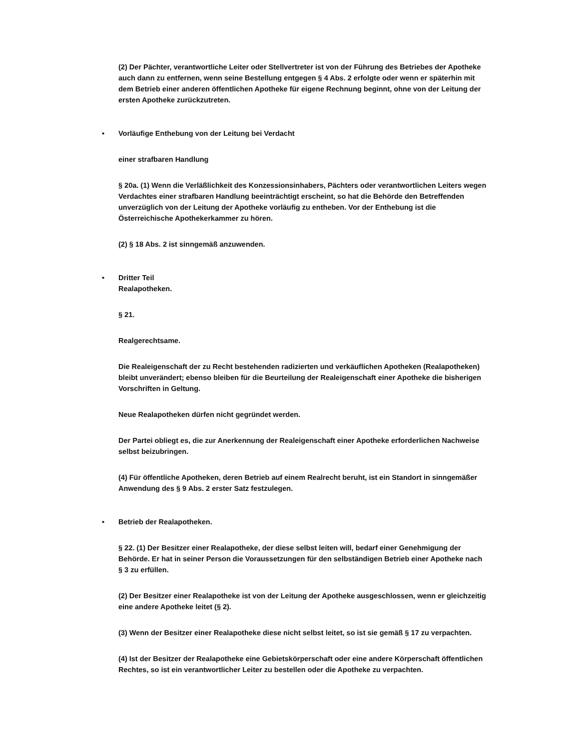(2) Der Pächter, verantwortliche Leiter oder Stellvertreter ist von der Führung des Betriebes der Apotheke auch dann zu entfernen, wenn seine Bestellung entgegen § 4 Abs. 2 erfolgte oder wenn er späterhin mit dem Betrieb einer anderen öffentlichen Apotheke für eigene Rechnung beginnt, ohne von der Leitung der ersten Apotheke zurückzutreten.
• Vorläufige Enthebung von der Leitung bei Verdacht
einer strafbaren Handlung
§ 20a. (1) Wenn die Verläßlichkeit des Konzessionsinhabers, Pächters oder verantwortlichen Leiters wegen Verdachtes einer strafbaren Handlung beeinträchtigt erscheint, so hat die Behörde den Betreffenden unverzüglich von der Leitung der Apotheke vorläufig zu entheben. Vor der Enthebung ist die Österreichische Apothekerkammer zu hören.
(2) § 18 Abs. 2 ist sinngemäß anzuwenden.
• Dritter Teil
Realapotheken.
§ 21.
Realgerechtsame.
Die Realeigenschaft der zu Recht bestehenden radizierten und verkäuflichen Apotheken (Realapotheken) bleibt unverändert; ebenso bleiben für die Beurteilung der Realeigenschaft einer Apotheke die bisherigen Vorschriften in Geltung.
Neue Realapotheken dürfen nicht gegründet werden.
Der Partei obliegt es, die zur Anerkennung der Realeigenschaft einer Apotheke erforderlichen Nachweise selbst beizubringen.
(4) Für öffentliche Apotheken, deren Betrieb auf einem Realrecht beruht, ist ein Standort in sinngemäßer Anwendung des § 9 Abs. 2 erster Satz festzulegen.
• Betrieb der Realapotheken.
§ 22. (1) Der Besitzer einer Realapotheke, der diese selbst leiten will, bedarf einer Genehmigung der Behörde. Er hat in seiner Person die Voraussetzungen für den selbständigen Betrieb einer Apotheke nach § 3 zu erfüllen.
(2) Der Besitzer einer Realapotheke ist von der Leitung der Apotheke ausgeschlossen, wenn er gleichzeitig eine andere Apotheke leitet (§ 2).
(3) Wenn der Besitzer einer Realapotheke diese nicht selbst leitet, so ist sie gemäß § 17 zu verpachten.
(4) Ist der Besitzer der Realapotheke eine Gebietskörperschaft oder eine andere Körperschaft öffentlichen Rechtes, so ist ein verantwortlicher Leiter zu bestellen oder die Apotheke zu verpachten.